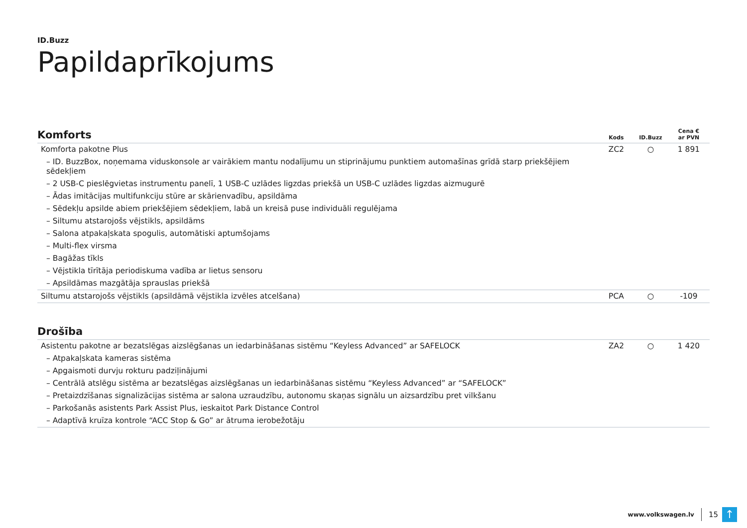ID.Buzz
Papildaprīkojums
| Komforts | Kods | ID.Buzz | Cena € ar PVN |
| --- | --- | --- | --- |
| Komforta pakotne Plus | ZC2 | ○ | 1 891 |
| – ID. BuzzBox, noņemama viduskonsole ar vairākiem mantu nodalījumu un stiprinājumu punktiem automašīnas grīdā starp priekšējiem sēdekļiem | | | |
| – 2 USB-C pieslēgvietas instrumentu panelī, 1 USB-C uzlādes ligzdas priekšā un USB-C uzlādes ligzdas aizmugurē | | | |
| – Ādas imitācijas multifunkciju stūre ar skārienvadību, apsildāma | | | |
| – Sēdekļu apsilde abiem priekšējiem sēdekļiem, labā un kreisā puse individuāli regulējama | | | |
| – Siltumu atstarojošs vējstikls, apsildāms | | | |
| – Salona atpakaļskata spogulis, automātiski aptumšojams | | | |
| – Multi-flex virsma | | | |
| – Bagāžas tīkls | | | |
| – Vējstikla tīrītāja periodiskuma vadība ar lietus sensoru | | | |
| – Apsildāmas mazgātāja sprauslas priekšā | | | |
| Siltumu atstarojošs vējstikls (apsildāmā vējstikla izvēles atcelšana) | PCA | ○ | -109 |
| Drošība | | | |
| --- | --- | --- | --- |
| Asistentu pakotne ar bezatslēgas aizslēgšanas un iedarbināšanas sistēmu “Keyless Advanced” ar SAFELOCK | ZA2 | ○ | 1 420 |
| – Atpakaļskata kameras sistēma | | | |
| – Apgaismoti durvju rokturu padziļinājumi | | | |
| – Centrālā atslēgu sistēma ar bezatslēgas aizslēgšanas un iedarbināšanas sistēmu “Keyless Advanced” ar “SAFELOCK” | | | |
| – Pretaizdzīšanas signalizācijas sistēma ar salona uzraudzību, autonomu skaņas signālu un aizsardzību pret vilkšanu | | | |
| – Parkošanās asistents Park Assist Plus, ieskaitot Park Distance Control | | | |
| – Adaptīvā kruīza kontrole “ACC Stop & Go” ar ātruma ierobežotāju | | | |
www.volkswagen.lv 15
↑